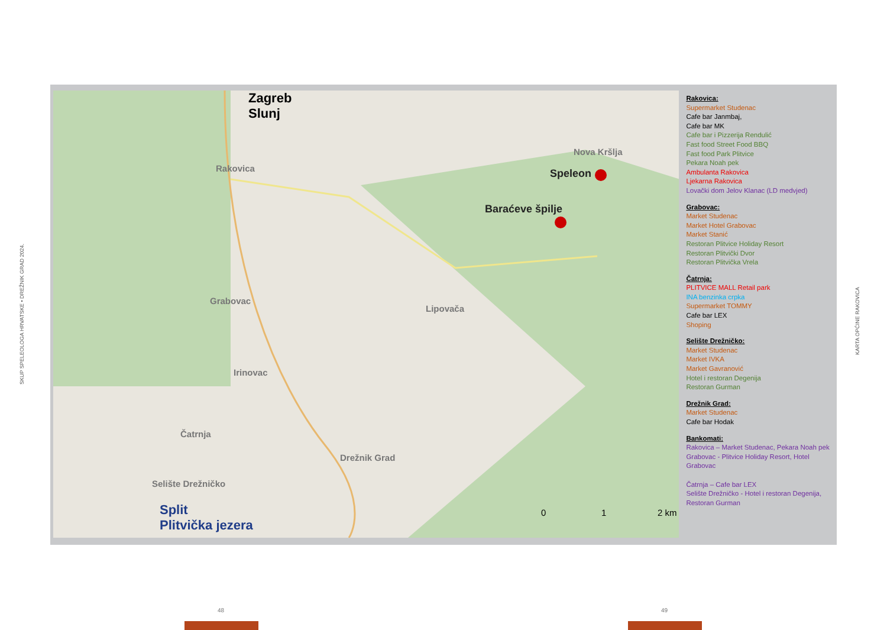SKUP SPELEOLOGA HRVATSKE • DREŽNIK GRAD 2024.
KARTA OPĆINE RAKOVICA
Zagreb
Slunj
Rakovica
Nova Kršlja
Speleon
Baraćeve špilje
Grabovac
Lipovača
Irinovac
Čatrnja
Drežnik Grad
Selište Drežničko
Split
Plitvička jezera
0 1 2 km
Rakovica:
Supermarket Studenac
Cafe bar Janmbaj,
Cafe bar MK
Cafe bar i Pizzerija Rendulić
Fast food Street Food BBQ
Fast food Park Plitvice
Pekara Noah pek
Ambulanta Rakovica
Ljekarna Rakovica
Lovački dom Jelov Klanac (LD medvjed)
Grabovac:
Market Studenac
Market Hotel Grabovac
Market Stanić
Restoran Plitvice Holiday Resort
Restoran Plitvički Dvor
Restoran Plitvička Vrela
Čatrnja:
PLITVICE MALL Retail park
INA benzinka crpka
Supermarket TOMMY
Cafe bar LEX
Shoping
Selište Drežničko:
Market Studenac
Market IVKA
Market Gavranović
Hotel i restoran Degenija
Restoran Gurman
Drežnik Grad:
Market Studenac
Cafe bar Hodak
Bankomati:
Rakovica – Market Studenac, Pekara Noah pek
Grabovac - Plitvice Holiday Resort, Hotel Grabovac
Čatrnja – Cafe bar LEX
Selište Drežničko - Hotel i restoran Degenija, Restoran Gurman
48 49